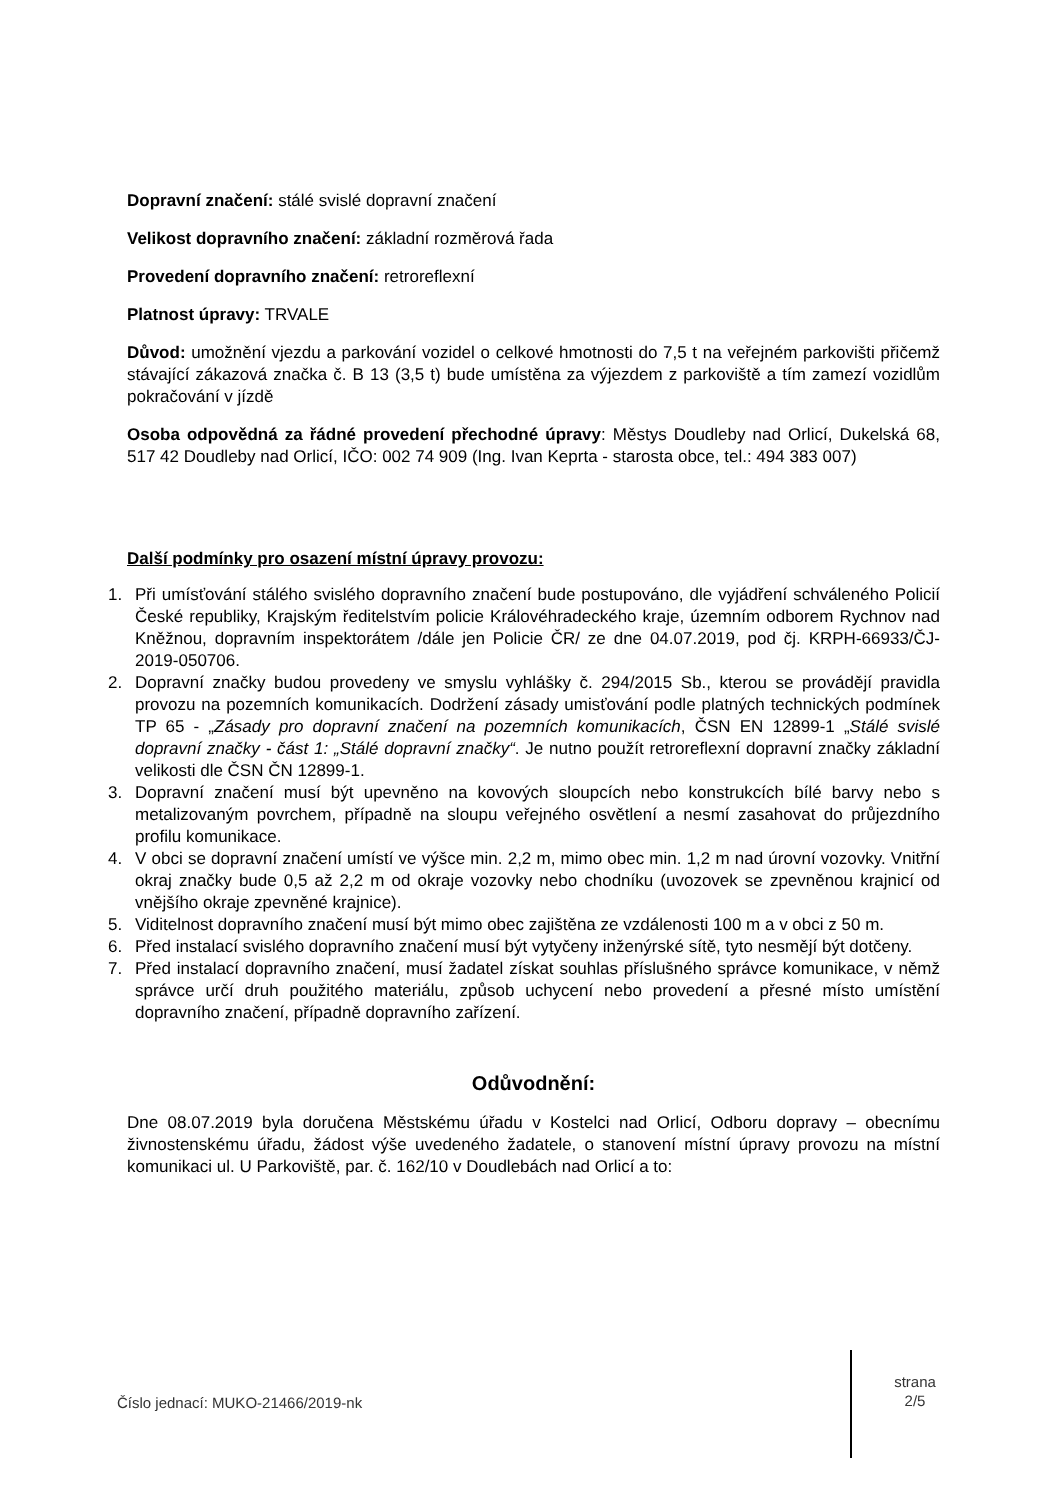Dopravní značení: stálé svislé dopravní značení
Velikost dopravního značení: základní rozměrová řada
Provedení dopravního značení: retroreflexní
Platnost úpravy: TRVALE
Důvod: umožnění vjezdu a parkování vozidel o celkové hmotnosti do 7,5 t na veřejném parkovišti přičemž stávající zákazová značka č. B 13 (3,5 t) bude umístěna za výjezdem z parkoviště a tím zamezí vozidlům pokračování v jízdě
Osoba odpovědná za řádné provedení přechodné úpravy: Městys Doudleby nad Orlicí, Dukelská 68, 517 42 Doudleby nad Orlicí, IČO: 002 74 909 (Ing. Ivan Keprta - starosta obce, tel.: 494 383 007)
Další podmínky pro osazení místní úpravy provozu:
1. Při umísťování stálého svislého dopravního značení bude postupováno, dle vyjádření schváleného Policií České republiky, Krajským ředitelstvím policie Královéhradeckého kraje, územním odborem Rychnov nad Kněžnou, dopravním inspektorátem /dále jen Policie ČR/ ze dne 04.07.2019, pod čj. KRPH-66933/ČJ-2019-050706.
2. Dopravní značky budou provedeny ve smyslu vyhlášky č. 294/2015 Sb., kterou se provádějí pravidla provozu na pozemních komunikacích. Dodržení zásady umisťování podle platných technických podmínek TP 65 - „Zásady pro dopravní značení na pozemních komunikacích, ČSN EN 12899-1 „Stálé svislé dopravní značky - část 1: „Stálé dopravní značky“. Je nutno použít retroreflexní dopravní značky základní velikosti dle ČSN ČN 12899-1.
3. Dopravní značení musí být upevněno na kovových sloupcích nebo konstrukcích bílé barvy nebo s metalizovaným povrchem, případně na sloupu veřejného osvětlení a nesmí zasahovat do průjezdního profilu komunikace.
4. V obci se dopravní značení umístí ve výšce min. 2,2 m, mimo obec min. 1,2 m nad úrovní vozovky. Vnitřní okraj značky bude 0,5 až 2,2 m od okraje vozovky nebo chodníku (uvozovek se zpevněnou krajnicí od vnějšího okraje zpevněné krajnice).
5. Viditelnost dopravního značení musí být mimo obec zajištěna ze vzdálenosti 100 m a v obci z 50 m.
6. Před instalací svislého dopravního značení musí být vytyčeny inženýrské sítě, tyto nesmějí být dotčeny.
7. Před instalací dopravního značení, musí žadatel získat souhlas příslušného správce komunikace, v němž správce určí druh použitého materiálu, způsob uchycení nebo provedení a přesné místo umístění dopravního značení, případně dopravního zařízení.
Odůvodnění:
Dne 08.07.2019 byla doručena Městskému úřadu v Kostelci nad Orlicí, Odboru dopravy – obecnímu živnostenskému úřadu, žádost výše uvedeného žadatele, o stanovení místní úpravy provozu na místní komunikaci ul. U Parkoviště, par. č. 162/10 v Doudlebách nad Orlicí a to:
Číslo jednací: MUKO-21466/2019-nk
strana
2/5